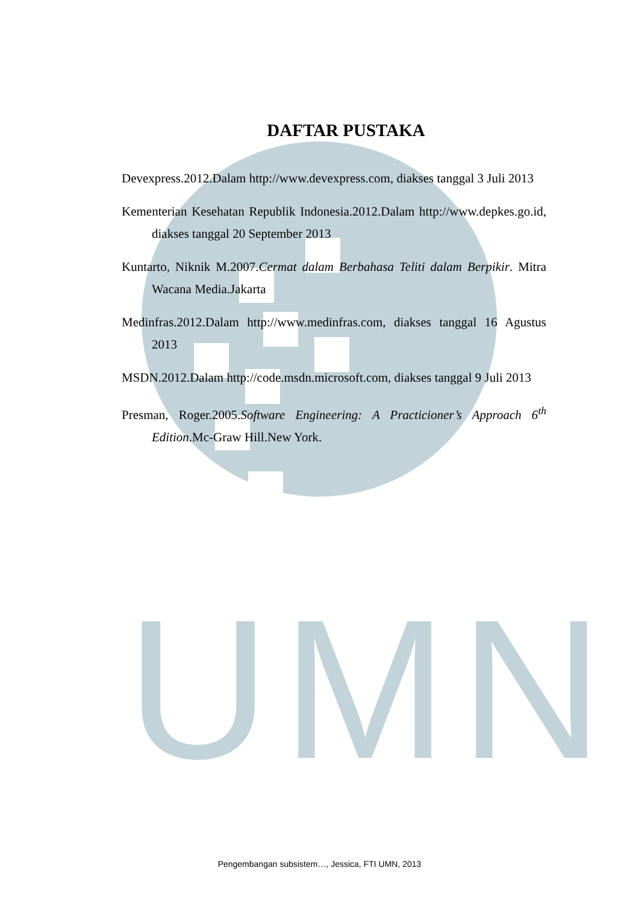UMN
DAFTAR PUSTAKA
Devexpress.2012.Dalam http://www.devexpress.com, diakses tanggal 3 Juli 2013
Kementerian Kesehatan Republik Indonesia.2012.Dalam http://www.depkes.go.id, diakses tanggal 20 September 2013
Kuntarto, Niknik M.2007.Cermat dalam Berbahasa Teliti dalam Berpikir. Mitra Wacana Media.Jakarta
Medinfras.2012.Dalam http://www.medinfras.com, diakses tanggal 16 Agustus 2013
MSDN.2012.Dalam http://code.msdn.microsoft.com, diakses tanggal 9 Juli 2013
Presman, Roger.2005.Software Engineering: A Practicioner’s Approach 6<sup>th</sup> Edition.Mc-Graw Hill.New York.
Pengembangan subsistem…, Jessica, FTI UMN, 2013